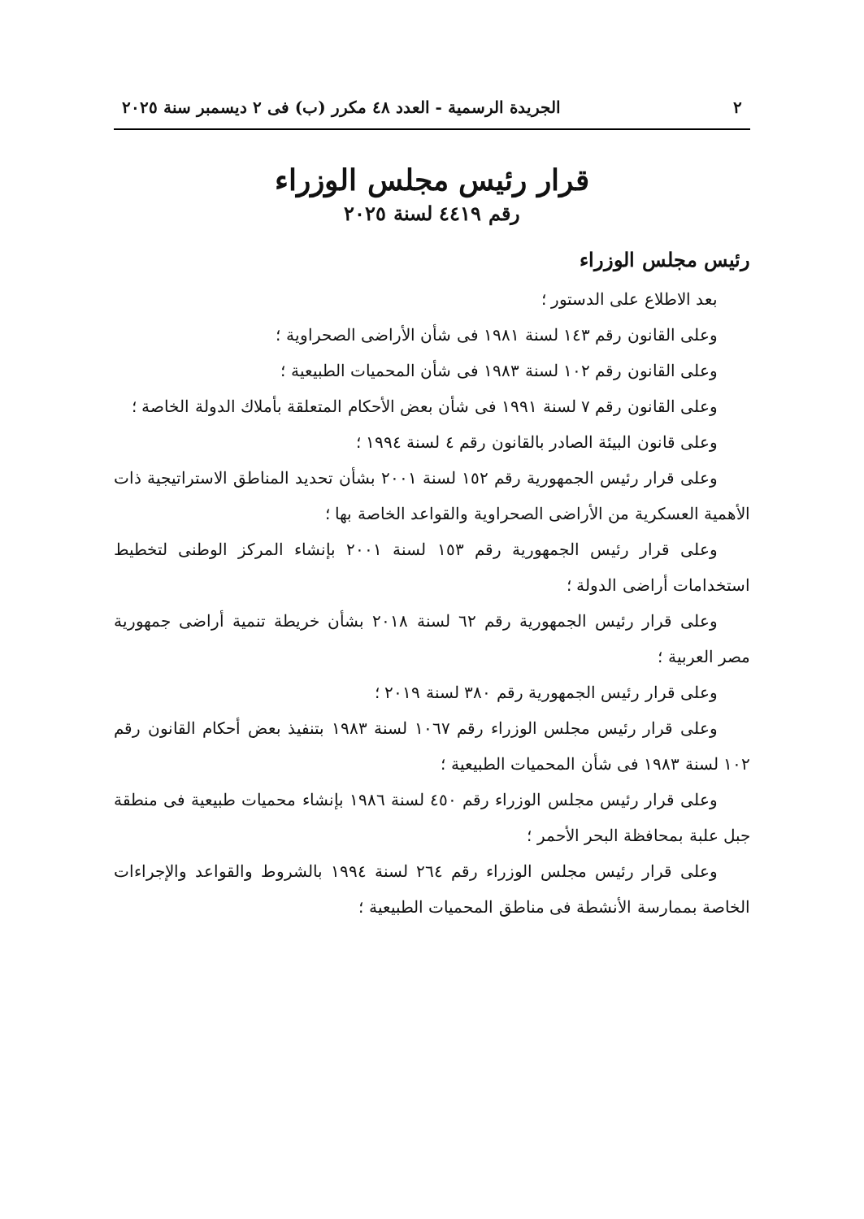٢ الجريدة الرسمية - العدد ٤٨ مكرر (ب) فى ٢ ديسمبر سنة ٢٠٢٥
قرار رئيس مجلس الوزراء
رقم ٤٤١٩ لسنة ٢٠٢٥
رئيس مجلس الوزراء
بعد الاطلاع على الدستور ؛
وعلى القانون رقم ١٤٣ لسنة ١٩٨١ فى شأن الأراضى الصحراوية ؛
وعلى القانون رقم ١٠٢ لسنة ١٩٨٣ فى شأن المحميات الطبيعية ؛
وعلى القانون رقم ٧ لسنة ١٩٩١ فى شأن بعض الأحكام المتعلقة بأملاك الدولة الخاصة ؛
وعلى قانون البيئة الصادر بالقانون رقم ٤ لسنة ١٩٩٤ ؛
وعلى قرار رئيس الجمهورية رقم ١٥٢ لسنة ٢٠٠١ بشأن تحديد المناطق الاستراتيجية ذات الأهمية العسكرية من الأراضى الصحراوية والقواعد الخاصة بها ؛
وعلى قرار رئيس الجمهورية رقم ١٥٣ لسنة ٢٠٠١ بإنشاء المركز الوطنى لتخطيط استخدامات أراضى الدولة ؛
وعلى قرار رئيس الجمهورية رقم ٦٢ لسنة ٢٠١٨ بشأن خريطة تنمية أراضى جمهورية مصر العربية ؛
وعلى قرار رئيس الجمهورية رقم ٣٨٠ لسنة ٢٠١٩ ؛
وعلى قرار رئيس مجلس الوزراء رقم ١٠٦٧ لسنة ١٩٨٣ بتنفيذ بعض أحكام القانون رقم ١٠٢ لسنة ١٩٨٣ فى شأن المحميات الطبيعية ؛
وعلى قرار رئيس مجلس الوزراء رقم ٤٥٠ لسنة ١٩٨٦ بإنشاء محميات طبيعية فى منطقة جبل علبة بمحافظة البحر الأحمر ؛
وعلى قرار رئيس مجلس الوزراء رقم ٢٦٤ لسنة ١٩٩٤ بالشروط والقواعد والإجراءات الخاصة بممارسة الأنشطة فى مناطق المحميات الطبيعية ؛